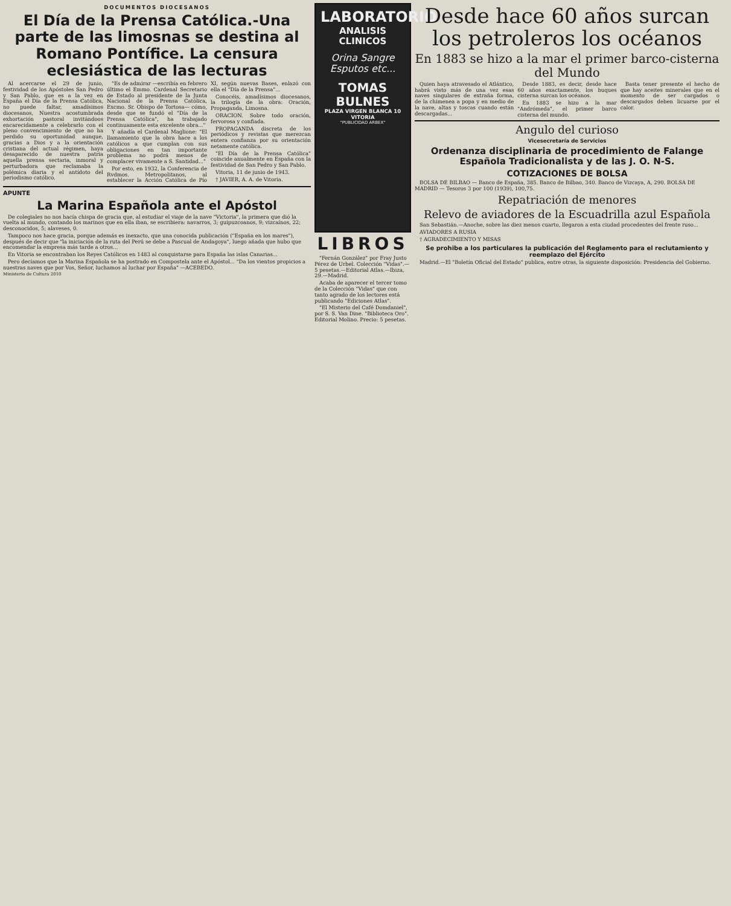DOCUMENTOS DIOCESANOS
El Día de la Prensa Católica.-Una parte de las limosnas se destina al Romano Pontífice. La censura eclesiástica de las lecturas
Al acercarse el 29 de junio, festividad de los Apóstoles San Pedro y San Pablo, que es a la vez en España el Día de la Prensa Católica, no puede faltar, amadísimos diocesanos, Nuestra acostumbrada exhortación pastoral invitándoos encarecidamente a celebrarlo con el pleno convencimiento de que no ha perdido su oportunidad aunque, gracias a Dios y a la orientación cristiana del actual régimen, haya desaparecido de nuestra patria aquella prensa sectaria, inmoral y perturbadora que reclamaba la polémica diaria y el antídoto del periodismo católico.
"Es de admirar —escribía en febrero último el Emmo. Cardenal Secretario de Estado al presidente de la Junta Nacional de la Prensa Católica, Excmo. Sr. Obispo de Tortosa— cómo, desde que se fundó el "Día de la Prensa Católica", ha trabajado continuamente esta excelente obra..."
Y añadía el Cardenal Maglione: "El llamamiento que la obra hace a los católicos a que cumplan con sus obligaciones en tan importante problema no podrá menos de complacer vivamente a S. Santidad..."
Por esto, en 1932, la Conferencia de Rvdmos. Metropolitanos, al establecer la Acción Católica de Pío XI, según nuevas Bases, enlazó con ella el "Día de la Prensa"...
Conocéis, amadísimos diocesanos, la trilogía de la obra: Oración, Propaganda, Limosna.
ORACION. Sobre todo oración, fervorosa y confiada.
PROPAGANDA discreta de los periódicos y revistas que merezcan entera confianza por su orientación netamente católica.
"El Día de la Prensa Católica" coincide anualmente en España con la festividad de San Pedro y San Pablo.
Vitoria, 11 de junio de 1943.
† JAVIER, A. A. de Vitoria.
APUNTE
La Marina Española ante el Apóstol
De colegiales no nos hacía chispa de gracia que, al estudiar el viaje de la nave "Victoria", la primera que dió la vuelta al mundo, contando los marinos que en ella iban, se escribiera: navarros, 3; guipuzcoanos, 9; vizcaínos, 22; desconocidos, 5; alaveses, 0.
Tampoco nos hace gracia, porque además es inexacto, que una conocida publicación ("España en los mares"), después de decir que "la iniciación de la ruta del Perú se debe a Pascual de Andagoya", luego añada que hubo que encomendar la empresa más tarde a otros...
En Vitoria se encontraban los Reyes Católicos en 1483 al conquistarse para España las islas Canarias...
Pero decíamos que la Marina Española se ha postrado en Compostela ante el Apóstol... "Da los vientos propicios a nuestras naves que por Vos, Señor, luchamos al luchar por España" —ACEBEDO.
Ministerio de Cultura 2010
LABORATORIO
ANALISIS CLINICOS
Orina Sangre Esputos etc...
TOMAS BULNES
PLAZA VIRGEN BLANCA 10
VITORIA
"PUBLICIDAD ARBEX"
LIBROS
"Fernán González" por Fray Justo Pérez de Urbel. Colección "Vidas".—5 pesetas.—Editorial Atlas.—Ibiza, 29.—Madrid.
Acaba de aparecer el tercer tomo de la Colección "Vidas" que con tanto agrado de los lectores está publicando "Ediciones Atlas".
"El Misterio del Café Domdaniel", por S. S. Van Dine. "Biblioteca Oro". Editorial Molino. Precio: 5 pesetas.
Desde hace 60 años surcan los petroleros los océanos
En 1883 se hizo a la mar el primer barco-cisterna del Mundo
Quien haya atravesado el Atlántico, habrá visto más de una vez esas naves singulares de extraña forma, de la chimenea a popa y en medio de la nave, altas y toscas cuando están descargadas...
Desde 1883, es decir, desde hace 60 años exactamente, los buques cisterna surcan los océanos.
En 1883 se hizo a la mar "Andrómeda", el primer barco cisterna del mundo.
Basta tener presente el hecho de que hay aceites minerales que en el momento de ser cargados o descargados deben licuarse por el calor.
Angulo del curioso
Vicesecretaría de Servicios
Ordenanza disciplinaria de procedimiento de Falange Española Tradicionalista y de las J. O. N-S.
COTIZACIONES DE BOLSA
BOLSA DE BILBAO — Banco de España, 385. Banco de Bilbao, 340. Banco de Vizcaya, A, 290. BOLSA DE MADRID — Tesoros 3 por 100 (1939), 100,75.
Repatriación de menores
Relevo de aviadores de la Escuadrilla azul Española
San Sebastián.—Anoche, sobre las diez menos cuarto, llegaron a esta ciudad procedentes del frente ruso...
AVIADORES A RUSIA
† AGRADECIMIENTO Y MISAS
Se prohibe a los particulares la publicación del Reglamento para el reclutamiento y reemplazo del Ejército
Madrid.—El "Boletín Oficial del Estado" publica, entre otras, la siguiente disposición: Presidencia del Gobierno.